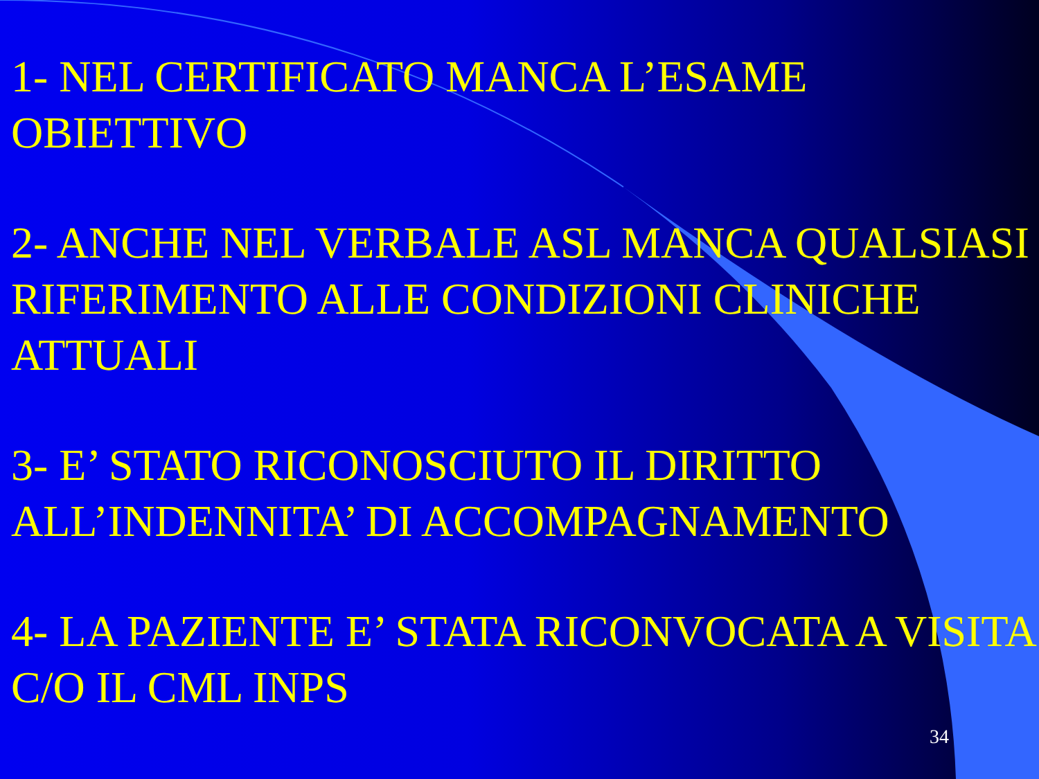1- NEL CERTIFICATO MANCA L’ESAME OBIETTIVO
2- ANCHE NEL VERBALE ASL MANCA QUALSIASI RIFERIMENTO ALLE CONDIZIONI CLINICHE ATTUALI
3- E’ STATO RICONOSCIUTO IL DIRITTO ALL’INDENNITA’ DI ACCOMPAGNAMENTO
4- LA PAZIENTE E’ STATA RICONVOCATA A VISITA C/O IL CML INPS
34